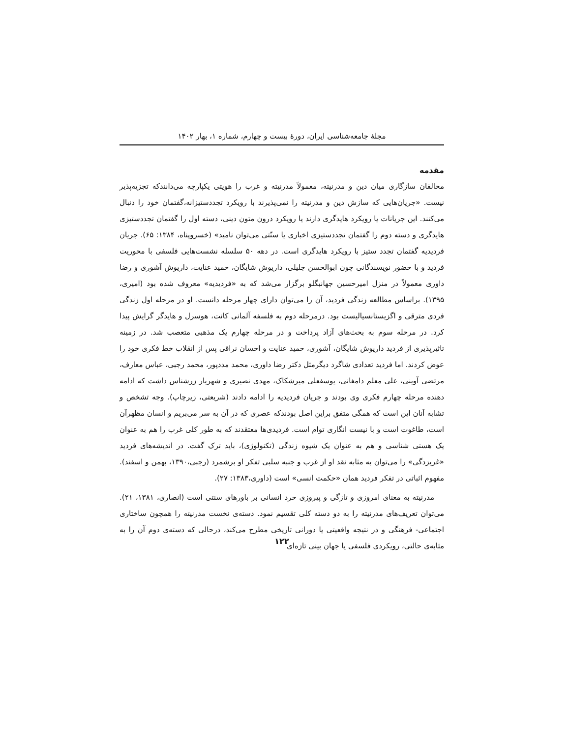مجلهٔ جامعه‌شناسی ایران، دورهٔ بیست و چهارم، شماره ۱، بهار ۱۴۰۲
مقدمه
مخالفان سازگاری میان دین و مدرنیته، معمولاً مدرنیته و غرب را هویتی یکپارچه می‌دانندکه تجزیه‌پذیر نیست. «جریان‌هایی که سازش دین و مدرنیته را نمی‌پذیرند با رویکرد تجددستیزانه،گفتمان خود را دنبال می‌کنند. این جریانات یا رویکرد هایدگری دارند یا رویکرد درون متون دینی، دسته اول را گفتمان تجددستیزی هایدگری و دسته دوم را گفتمان تجددستیزی اخباری یا سنّتی می‌توان نامید» (خسروپناه، ۱۳۸۴: ۶۵). جریان فردیدیه گفتمان تجدد ستیز با رویکرد هایدگری است. در دهه ۵۰ سلسله نشست‌هایی فلسفی با محوریت فردید و با حضور نویسندگانی چون ابوالحسن جلیلی، داریوش شایگان، حمید عنایت، داریوش آشوری و رضا داوری معمولاً در منزل امیرحسین جهانبگلو برگزار می‌شد که به «فردیدیه» معروف شده بود (امیری، ۱۳۹۵). براساس مطالعه زندگی فردید، آن را می‌توان دارای چهار مرحله دانست. او در مرحله اول زندگی فردی مترقی و اگزیستانسیالیست بود. درمرحله دوم به فلسفه آلمانی کانت، هوسرل و هایدگر گرایش پیدا کرد. در مرحله سوم به بحث‌های آزاد پرداخت و در مرحله چهارم یک مذهبی متعصب شد. در زمینه تاثیرپذیری از فردید داریوش شایگان، آشوری، حمید عنایت و احسان نراقی پس از انقلاب خط فکری خود را عوض کردند. اما فردید تعدادی شاگرد دیگرمثل دکتر رضا داوری، محمد مددپور، محمد رجبی، عباس معارف، مرتضی آوینی، علی معلم دامغانی، یوسفعلی میرشکاک، مهدی نصیری و شهریار زرشناس داشت که ادامه دهنده مرحله چهارم فکری وی بودند و جریان فردیدیه را ادامه دادند (شریعتی، زیرچاپ). وجه تشخص و تشابه آنان این است که همگی متفق براین اصل بودندکه عصری که در آن به سر می‌بریم و انسان مظهرآن است، طاغوت است و با نیست انگاری توام است. فردیدی‌ها معتقدند که به طور کلی غرب را هم به عنوان یک هستی شناسی و هم به عنوان یک شیوه زندگی (تکنولوژی)، باید ترک گفت. در اندیشه‌های فردید «غربزدگی» را می‌توان به مثابه نقد او از غرب و جنبه سلبی تفکر او برشمرد (رجبی،۱۳۹۰، بهمن و اسفند). مفهوم اثباتی در تفکر فردید همان «حکمت انسی» است (داوری،۱۳۸۳: ۲۷).
مدرنیته به معنای امروزی و تازگی و پیروزی خرد انسانی بر باورهای سنتی است (انصاری، ۱۳۸۱، ۲۱). می‌توان تعریف‌های مدرنیته را به دو دسته کلی تقسیم نمود. دسته‌ی نخست مدرنیته را همچون ساختاری اجتماعی- فرهنگی و در نتیجه واقعیتی یا دورانی تاریخی مطرح می‌کند، درحالی که دسته‌ی دوم آن را به مثابه‌ی حالتی، رویکردی فلسفی یا جهان بینی تازه‌ای
۱۲۲